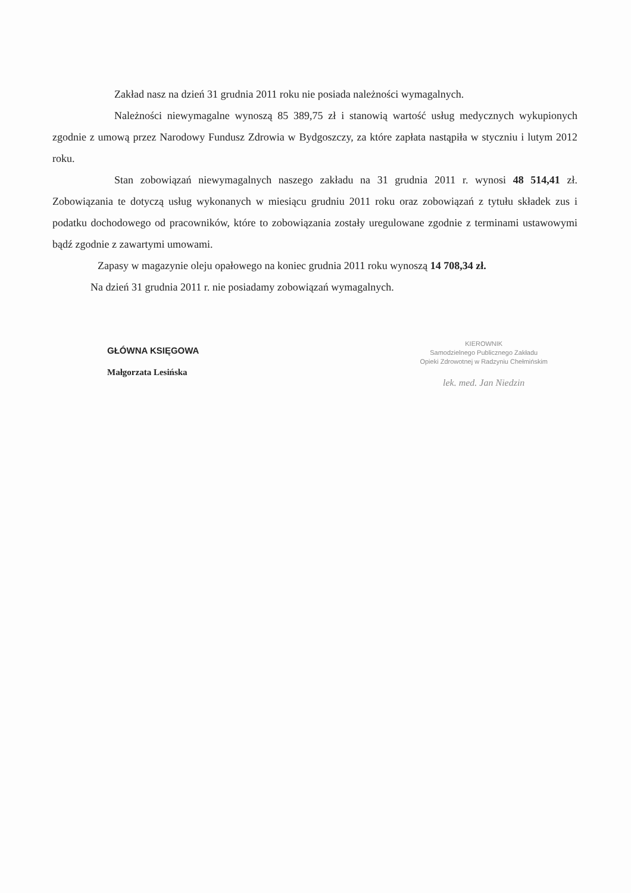Zakład nasz na dzień 31 grudnia 2011 roku nie posiada należności wymagalnych.
Należności niewymagalne wynoszą 85 389,75 zł i stanowią wartość usług medycznych wykupionych zgodnie z umową przez Narodowy Fundusz Zdrowia w Bydgoszczy, za które zapłata nastąpiła w styczniu i lutym 2012 roku.
Stan zobowiązań niewymagalnych naszego zakładu na 31 grudnia 2011 r. wynosi 48 514,41 zł. Zobowiązania te dotyczą usług wykonanych w miesiącu grudniu 2011 roku oraz zobowiązań z tytułu składek zus i podatku dochodowego od pracowników, które to zobowiązania zostały uregulowane zgodnie z terminami ustawowymi bądź zgodnie z zawartymi umowami.
Zapasy w magazynie oleju opałowego na koniec grudnia 2011 roku wynoszą 14 708,34 zł.
Na dzień 31 grudnia 2011 r. nie posiadamy zobowiązań wymagalnych.
GŁÓWNA KSIĘGOWA
Małgorzata Lesińska
KIEROWNIK
Samodzielnego Publicznego Zakładu
Opieki Zdrowotnej w Radzyniu Chełmińskim
lek. med. Jan Niedzin